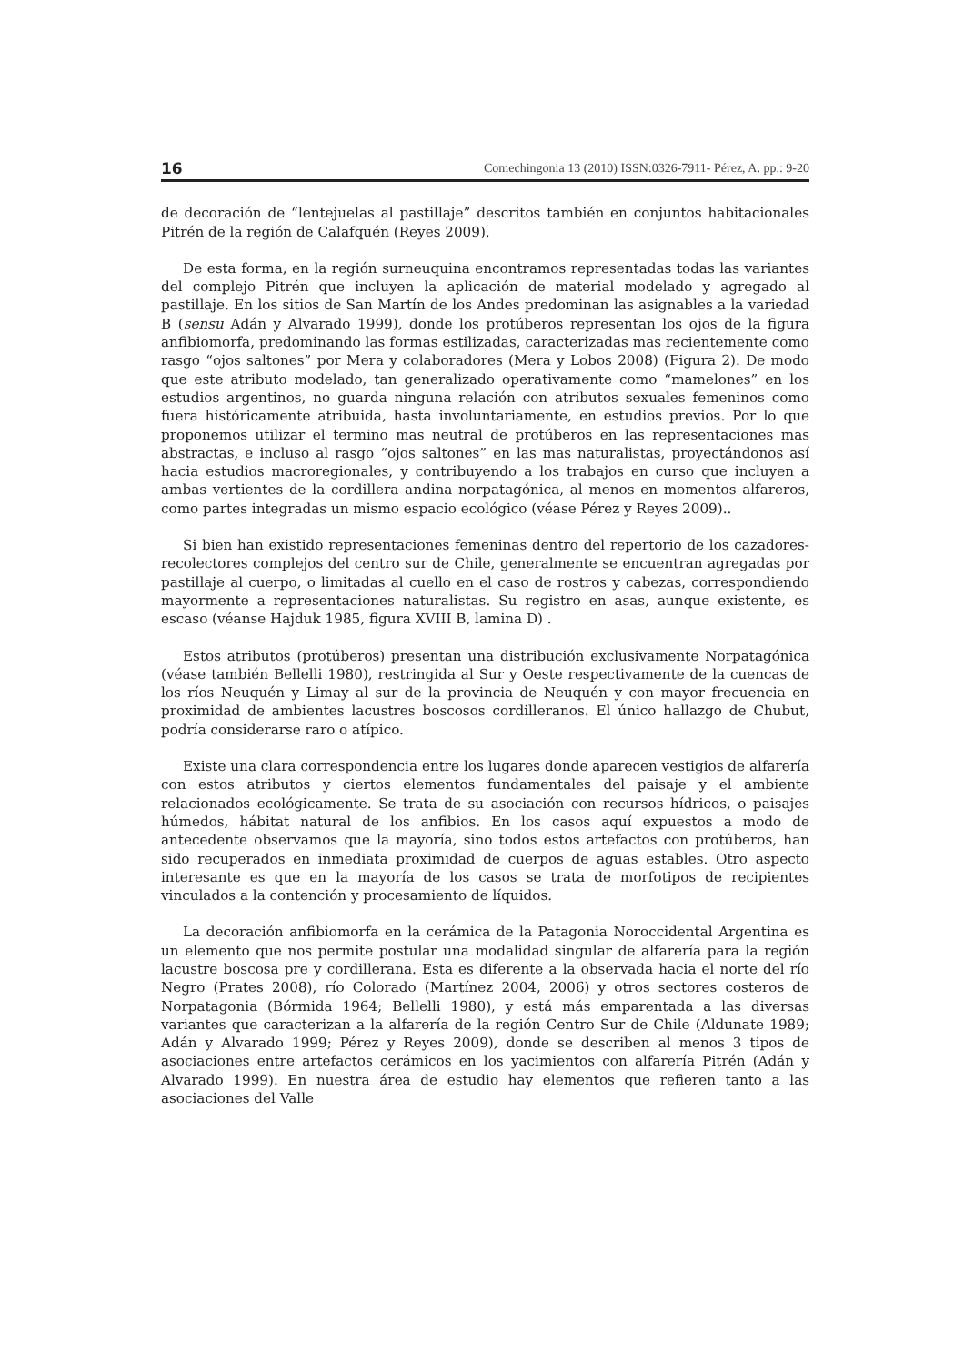16 Comechingonia 13 (2010) ISSN:0326-7911- Pérez, A. pp.: 9-20
de decoración de “lentejuelas al pastillaje” descritos también en conjuntos habitacionales Pitrén de la región de Calafquén (Reyes 2009).
De esta forma, en la región surneuquina encontramos representadas todas las variantes del complejo Pitrén que incluyen la aplicación de material modelado y agregado al pastillaje. En los sitios de San Martín de los Andes predominan las asignables a la variedad B (sensu Adán y Alvarado 1999), donde los protúberos representan los ojos de la figura anfibiomorfa, predominando las formas estilizadas, caracterizadas mas recientemente como rasgo “ojos saltones” por Mera y colaboradores (Mera y Lobos 2008) (Figura 2). De modo que este atributo modelado, tan generalizado operativamente como “mamelones” en los estudios argentinos, no guarda ninguna relación con atributos sexuales femeninos como fuera históricamente atribuida, hasta involuntariamente, en estudios previos. Por lo que proponemos utilizar el termino mas neutral de protúberos en las representaciones mas abstractas, e incluso al rasgo “ojos saltones” en las mas naturalistas, proyectándonos así hacia estudios macroregionales, y contribuyendo a los trabajos en curso que incluyen a ambas vertientes de la cordillera andina norpatagónica, al menos en momentos alfareros, como partes integradas un mismo espacio ecológico (véase Pérez y Reyes 2009)..
Si bien han existido representaciones femeninas dentro del repertorio de los cazadores-recolectores complejos del centro sur de Chile, generalmente se encuentran agregadas por pastillaje al cuerpo, o limitadas al cuello en el caso de rostros y cabezas, correspondiendo mayormente a representaciones naturalistas. Su registro en asas, aunque existente, es escaso (véanse Hajduk 1985, figura XVIII B, lamina D) .
Estos atributos (protúberos) presentan una distribución exclusivamente Norpatagónica (véase también Bellelli 1980), restringida al Sur y Oeste respectivamente de la cuencas de los ríos Neuquén y Limay al sur de la provincia de Neuquén y con mayor frecuencia en proximidad de ambientes lacustres boscosos cordilleranos. El único hallazgo de Chubut, podría considerarse raro o atípico.
Existe una clara correspondencia entre los lugares donde aparecen vestigios de alfarería con estos atributos y ciertos elementos fundamentales del paisaje y el ambiente relacionados ecológicamente. Se trata de su asociación con recursos hídricos, o paisajes húmedos, hábitat natural de los anfibios. En los casos aquí expuestos a modo de antecedente observamos que la mayoría, sino todos estos artefactos con protúberos, han sido recuperados en inmediata proximidad de cuerpos de aguas estables. Otro aspecto interesante es que en la mayoría de los casos se trata de morfotipos de recipientes vinculados a la contención y procesamiento de líquidos.
La decoración anfibiomorfa en la cerámica de la Patagonia Noroccidental Argentina es un elemento que nos permite postular una modalidad singular de alfarería para la región lacustre boscosa pre y cordillerana. Esta es diferente a la observada hacia el norte del río Negro (Prates 2008), río Colorado (Martínez 2004, 2006) y otros sectores costeros de Norpatagonia (Bórmida 1964; Bellelli 1980), y está más emparentada a las diversas variantes que caracterizan a la alfarería de la región Centro Sur de Chile (Aldunate 1989; Adán y Alvarado 1999; Pérez y Reyes 2009), donde se describen al menos 3 tipos de asociaciones entre artefactos cerámicos en los yacimientos con alfarería Pitrén (Adán y Alvarado 1999). En nuestra área de estudio hay elementos que refieren tanto a las asociaciones del Valle